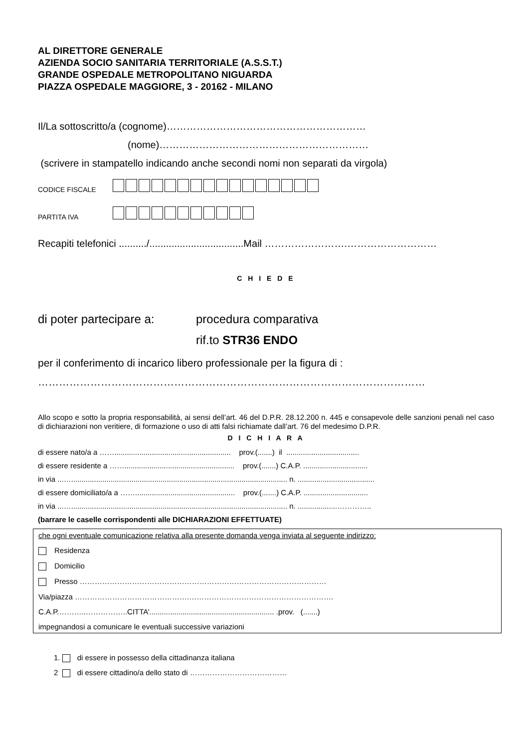AL DIRETTORE GENERALE
AZIENDA SOCIO SANITARIA TERRITORIALE (A.S.S.T.)
GRANDE OSPEDALE METROPOLITANO NIGUARDA
PIAZZA OSPEDALE MAGGIORE, 3 - 20162 - MILANO
Il/La sottoscritto/a (cognome)……………………………………………………
(nome)………………………………………………………
(scrivere in stampatello indicando anche secondi nomi non separati da virgola)
CODICE FISCALE
PARTITA IVA
Recapiti telefonici ........../..................................Mail …………………….………………………
C H I E D E
di poter partecipare a: procedura comparativa
rif.to STR36 ENDO
per il conferimento di incarico libero professionale per la figura di :
…………………………………………………………………………………………………
Allo scopo e sotto la propria responsabilità, ai sensi dell’art. 46 del D.P.R. 28.12.200 n. 445 e consapevole delle sanzioni penali nel caso di dichiarazioni non veritiere, di formazione o uso di atti falsi richiamate dall’art. 76 del medesimo D.P.R.
D I C H I A R A
di essere nato/a a ……........................................................ prov.(.......) il ...................................
di essere residente a ……..................................................... prov.(.......) C.A.P. ...............................
in via ...…........................................................................................................ n. .....................................
di essere domiciliato/a a ……................................................ prov.(.......) C.A.P. ...............................
in via ...…........................................................................................................ n. ...................…………..
(barrare le caselle corrispondenti alle DICHIARAZIONI EFFETTUATE)
che ogni eventuale comunicazione relativa alla presente domanda venga inviata al seguente indirizzo:
Residenza
Domicilio
Presso ………………………………………………………………………………………
Via/piazza ……………………………………….………………………………………………….
C.A.P.………..……………..CITTA’............................................................ .prov. (.......)
impegnandosi a comunicare le eventuali successive variazioni
1. di essere in possesso della cittadinanza italiana
2 di essere cittadino/a dello stato di …………………………………